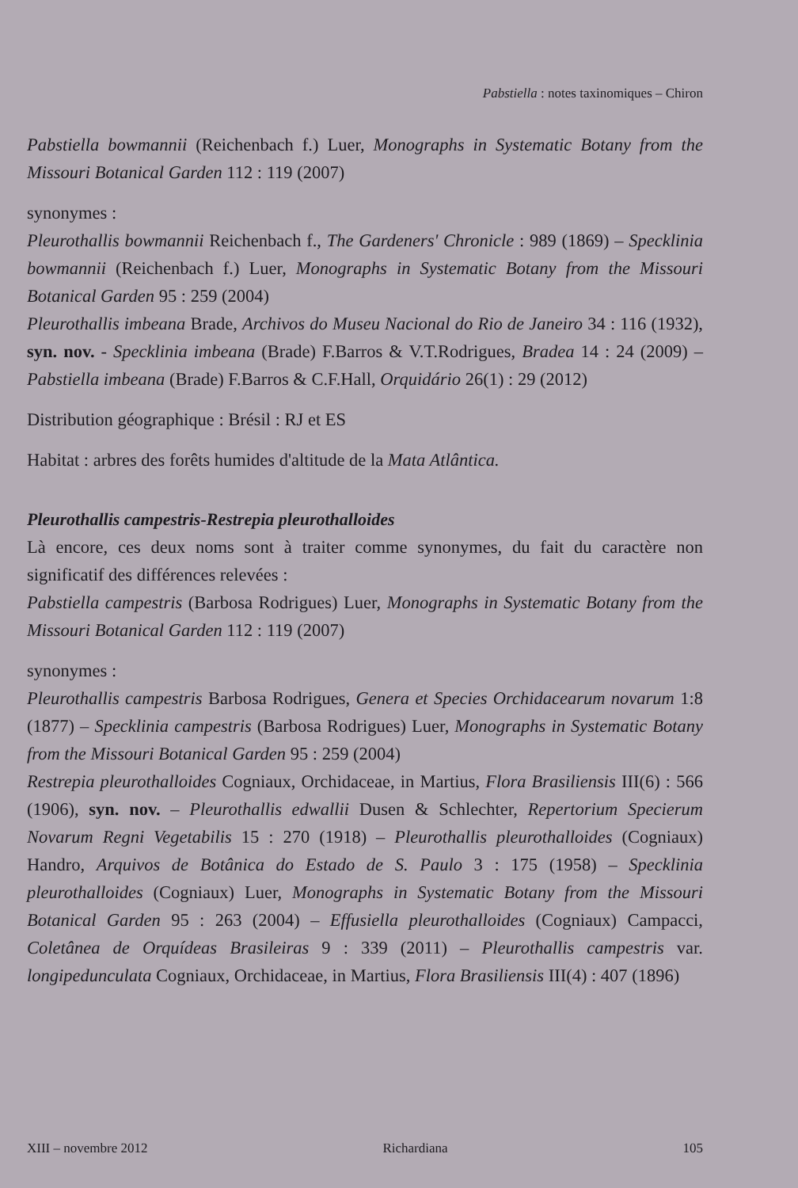Pabstiella : notes taxinomiques – Chiron
Pabstiella bowmannii (Reichenbach f.) Luer, Monographs in Systematic Botany from the Missouri Botanical Garden 112 : 119 (2007)
synonymes :
Pleurothallis bowmannii Reichenbach f., The Gardeners' Chronicle : 989 (1869) – Specklinia bowmannii (Reichenbach f.) Luer, Monographs in Systematic Botany from the Missouri Botanical Garden 95 : 259 (2004)
Pleurothallis imbeana Brade, Archivos do Museu Nacional do Rio de Janeiro 34 : 116 (1932), syn. nov. - Specklinia imbeana (Brade) F.Barros & V.T.Rodrigues, Bradea 14 : 24 (2009) – Pabstiella imbeana (Brade) F.Barros & C.F.Hall, Orquidário 26(1) : 29 (2012)
Distribution géographique : Brésil : RJ et ES
Habitat : arbres des forêts humides d'altitude de la Mata Atlântica.
Pleurothallis campestris-Restrepia pleurothalloides
Là encore, ces deux noms sont à traiter comme synonymes, du fait du caractère non significatif des différences relevées :
Pabstiella campestris (Barbosa Rodrigues) Luer, Monographs in Systematic Botany from the Missouri Botanical Garden 112 : 119 (2007)
synonymes :
Pleurothallis campestris Barbosa Rodrigues, Genera et Species Orchidacearum novarum 1:8 (1877) – Specklinia campestris (Barbosa Rodrigues) Luer, Monographs in Systematic Botany from the Missouri Botanical Garden 95 : 259 (2004)
Restrepia pleurothalloides Cogniaux, Orchidaceae, in Martius, Flora Brasiliensis III(6) : 566 (1906), syn. nov. – Pleurothallis edwallii Dusen & Schlechter, Repertorium Specierum Novarum Regni Vegetabilis 15 : 270 (1918) – Pleurothallis pleurothalloides (Cogniaux) Handro, Arquivos de Botânica do Estado de S. Paulo 3 : 175 (1958) – Specklinia pleurothalloides (Cogniaux) Luer, Monographs in Systematic Botany from the Missouri Botanical Garden 95 : 263 (2004) – Effusiella pleurothalloides (Cogniaux) Campacci, Coletânea de Orquídeas Brasileiras 9 : 339 (2011) – Pleurothallis campestris var. longipedunculata Cogniaux, Orchidaceae, in Martius, Flora Brasiliensis III(4) : 407 (1896)
XIII – novembre 2012 Richardiana 105